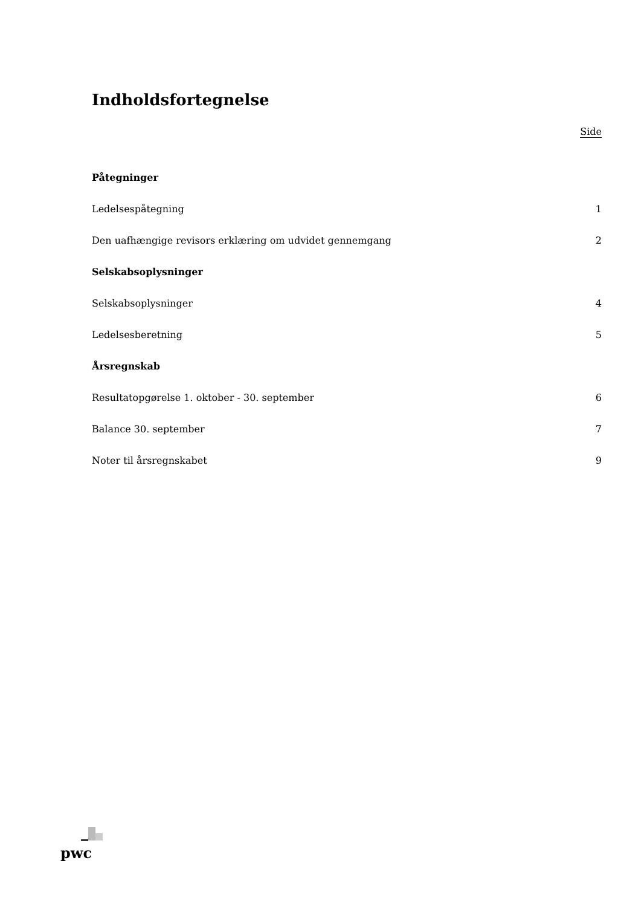Indholdsfortegnelse
Side
Påtegninger
Ledelsespåtegning 1
Den uafhængige revisors erklæring om udvidet gennemgang 2
Selskabsoplysninger
Selskabsoplysninger 4
Ledelsesberetning 5
Årsregnskab
Resultatopgørelse 1. oktober - 30. september 6
Balance 30. september 7
Noter til årsregnskabet 9
pwc